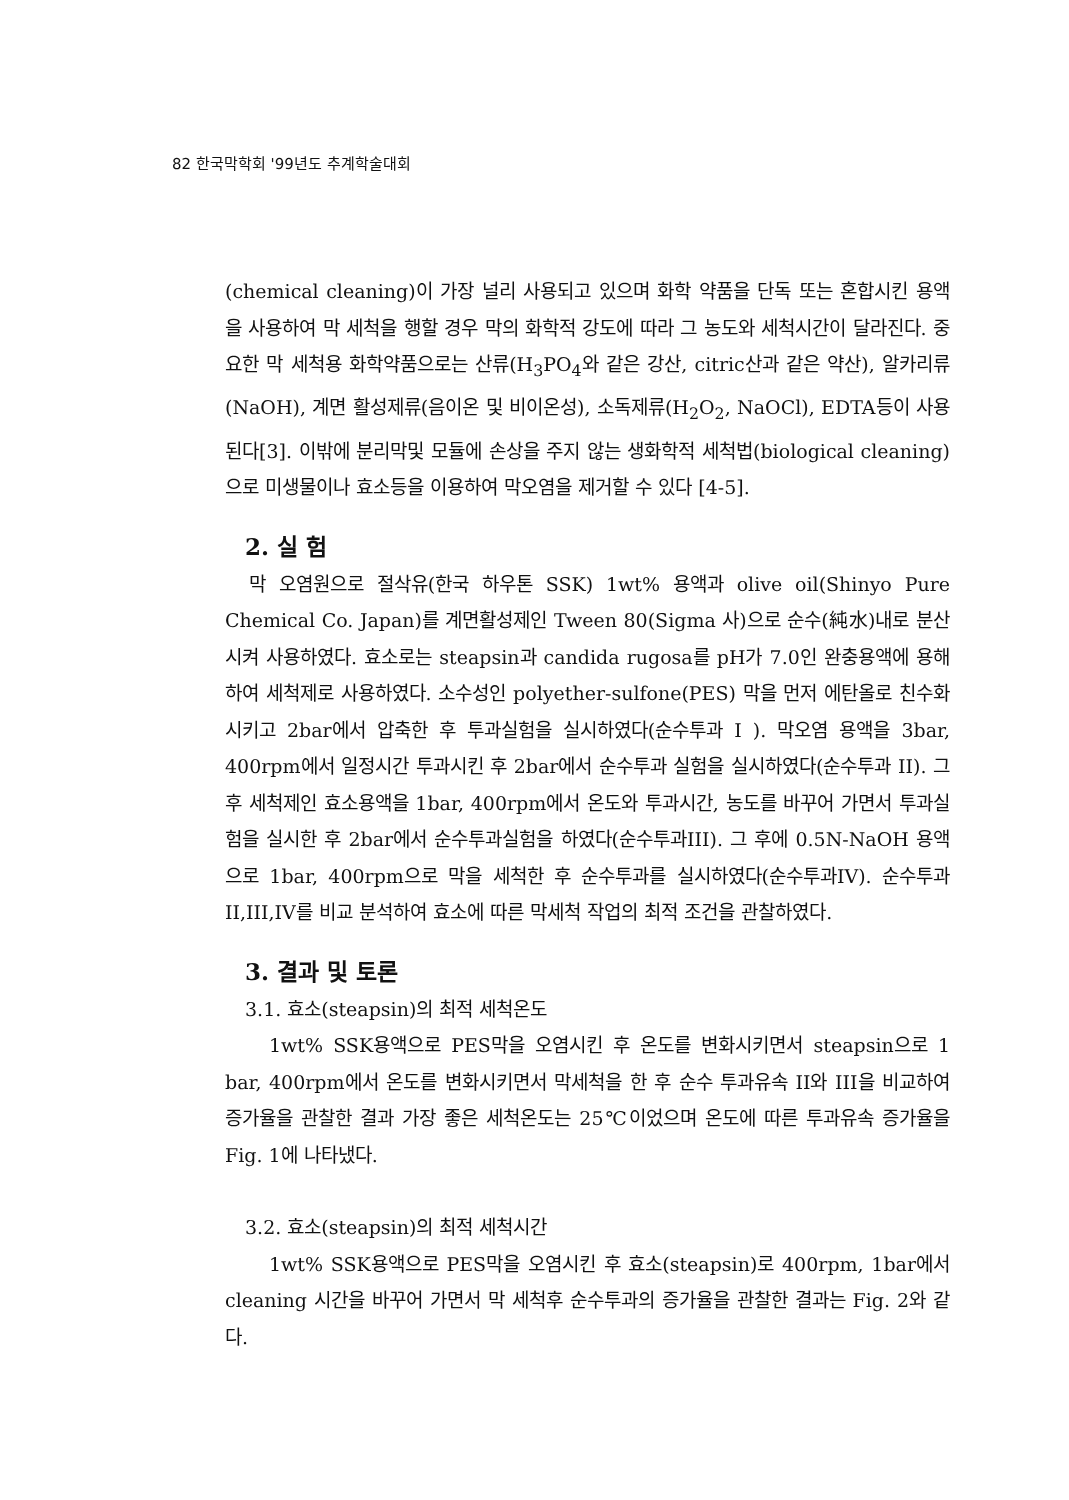82 한국막학회 '99년도 추계학술대회
(chemical cleaning)이 가장 널리 사용되고 있으며 화학 약품을 단독 또는 혼합시킨 용액을 사용하여 막 세척을 행할 경우 막의 화학적 강도에 따라 그 농도와 세척시간이 달라진다. 중요한 막 세척용 화학약품으로는 산류(H<sub>3</sub>PO<sub>4</sub>와 같은 강산, citric산과 같은 약산), 알카리류(NaOH), 계면 활성제류(음이온 및 비이온성), 소독제류(H<sub>2</sub>O<sub>2</sub>, NaOCl), EDTA등이 사용된다[3]. 이밖에 분리막및 모듈에 손상을 주지 않는 생화학적 세척법(biological cleaning)으로 미생물이나 효소등을 이용하여 막오염을 제거할 수 있다 [4-5].
2. 실 험
막 오염원으로 절삭유(한국 하우톤 SSK) 1wt% 용액과 olive oil(Shinyo Pure Chemical Co. Japan)를 계면활성제인 Tween 80(Sigma 사)으로 순수(純水)내로 분산시켜 사용하였다. 효소로는 steapsin과 candida rugosa를 pH가 7.0인 완충용액에 용해하여 세척제로 사용하였다. 소수성인 polyether-sulfone(PES) 막을 먼저 에탄올로 친수화시키고 2bar에서 압축한 후 투과실험을 실시하였다(순수투과 I ). 막오염 용액을 3bar, 400rpm에서 일정시간 투과시킨 후 2bar에서 순수투과 실험을 실시하였다(순수투과 II). 그 후 세척제인 효소용액을 1bar, 400rpm에서 온도와 투과시간, 농도를 바꾸어 가면서 투과실험을 실시한 후 2bar에서 순수투과실험을 하였다(순수투과III). 그 후에 0.5N-NaOH 용액으로 1bar, 400rpm으로 막을 세척한 후 순수투과를 실시하였다(순수투과IV). 순수투과II,III,IV를 비교 분석하여 효소에 따른 막세척 작업의 최적 조건을 관찰하였다.
3. 결과 및 토론
3.1. 효소(steapsin)의 최적 세척온도
1wt% SSK용액으로 PES막을 오염시킨 후 온도를 변화시키면서 steapsin으로 1 bar, 400rpm에서 온도를 변화시키면서 막세척을 한 후 순수 투과유속 II와 III을 비교하여 증가율을 관찰한 결과 가장 좋은 세척온도는 25℃이었으며 온도에 따른 투과유속 증가율을 Fig. 1에 나타냈다.
3.2. 효소(steapsin)의 최적 세척시간
1wt% SSK용액으로 PES막을 오염시킨 후 효소(steapsin)로 400rpm, 1bar에서 cleaning 시간을 바꾸어 가면서 막 세척후 순수투과의 증가율을 관찰한 결과는 Fig. 2와 같다.